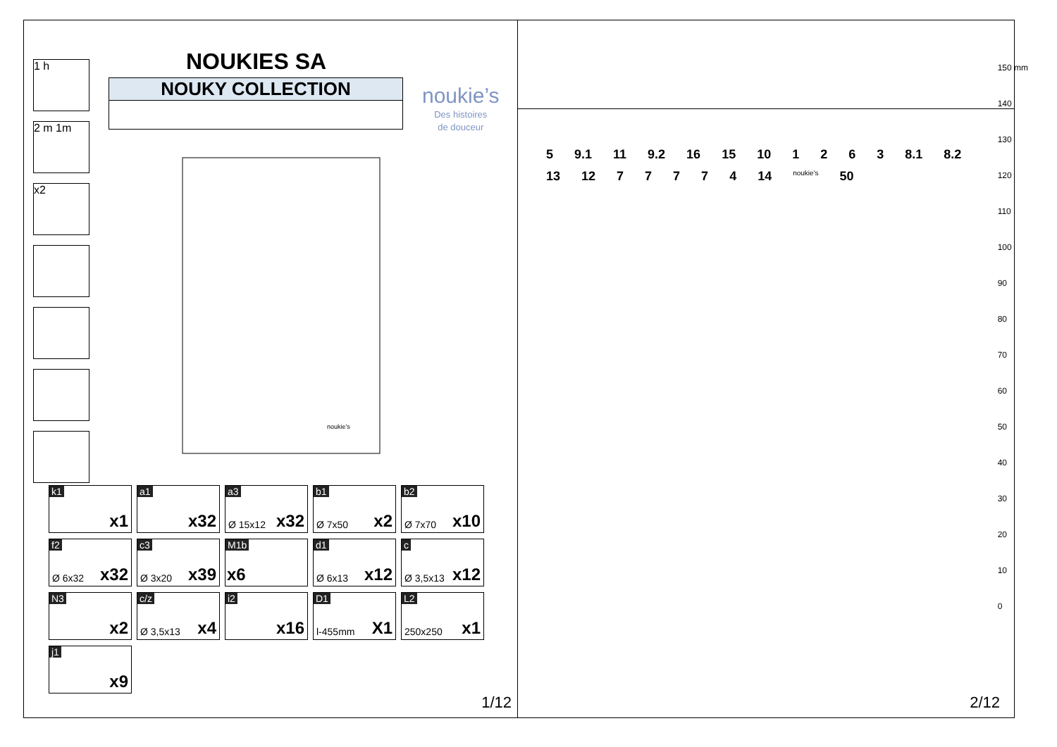NOUKIES SA
NOUKY COLLECTION
noukie’s
Des histoires
de douceur
1 h
2 m 1m
x2
noukie's
k1
x1
a1
x32
a3
Ø 15x12 x32
b1
Ø 7x50 x2
b2
Ø 7x70 x10
f2
Ø 6x32 x32
c3
Ø 3x20 x39
M1b
x6
d1
Ø 6x13 x12
c
Ø 3,5x13 x12
N3
x2
c/z
Ø 3,5x13 x4
i2
x16
D1
l-455mm X1
L2
250x250 x1
j1
x9
1/12
5 9.1 11 9.2 16 15 10 1 2 6 3 8.1 8.2 13 12 7 7 7 7 4 14 noukie's 50
150 mm
140
130
120
110
100
90
80
70
60
50
40
30
20
10
0
2/12